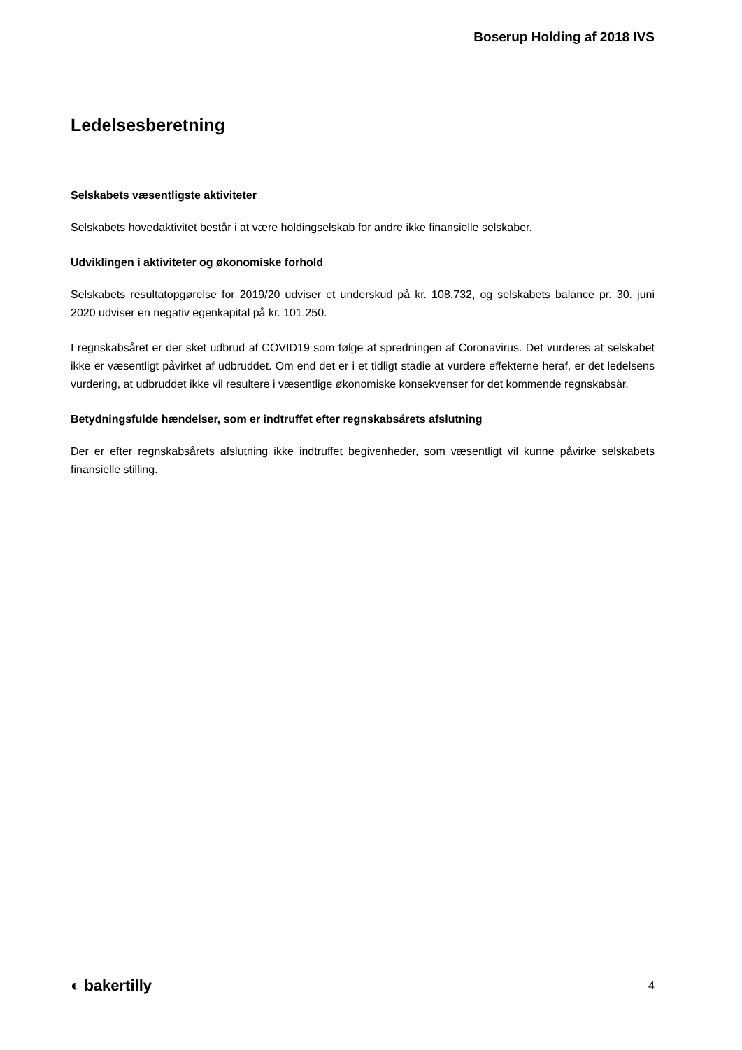Boserup Holding af 2018 IVS
Ledelsesberetning
Selskabets væsentligste aktiviteter
Selskabets hovedaktivitet består i at være holdingselskab for andre ikke finansielle selskaber.
Udviklingen i aktiviteter og økonomiske forhold
Selskabets resultatopgørelse for 2019/20 udviser et underskud på kr. 108.732, og selskabets balance pr. 30. juni 2020 udviser en negativ egenkapital på kr. 101.250.
I regnskabsåret er der sket udbrud af COVID19 som følge af spredningen af Coronavirus. Det vurderes at selskabet ikke er væsentligt påvirket af udbruddet. Om end det er i et tidligt stadie at vurdere effekterne heraf, er det ledelsens vurdering, at udbruddet ikke vil resultere i væsentlige økonomiske konsekvenser for det kommende regnskabsår.
Betydningsfulde hændelser, som er indtruffet efter regnskabsårets afslutning
Der er efter regnskabsårets afslutning ikke indtruffet begivenheder, som væsentligt vil kunne påvirke selskabets finansielle stilling.
◐ bakertilly 4